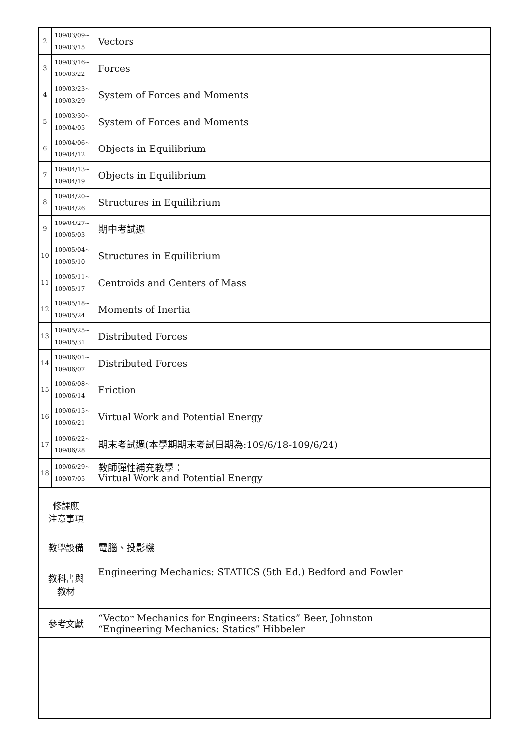| 2 | 109/03/09~ 109/03/15 | Vectors | |
| 3 | 109/03/16~ 109/03/22 | Forces | |
| 4 | 109/03/23~ 109/03/29 | System of Forces and Moments | |
| 5 | 109/03/30~ 109/04/05 | System of Forces and Moments | |
| 6 | 109/04/06~ 109/04/12 | Objects in Equilibrium | |
| 7 | 109/04/13~ 109/04/19 | Objects in Equilibrium | |
| 8 | 109/04/20~ 109/04/26 | Structures in Equilibrium | |
| 9 | 109/04/27~ 109/05/03 | 期中考試週 | |
| 10 | 109/05/04~ 109/05/10 | Structures in Equilibrium | |
| 11 | 109/05/11~ 109/05/17 | Centroids and Centers of Mass | |
| 12 | 109/05/18~ 109/05/24 | Moments of Inertia | |
| 13 | 109/05/25~ 109/05/31 | Distributed Forces | |
| 14 | 109/06/01~ 109/06/07 | Distributed Forces | |
| 15 | 109/06/08~ 109/06/14 | Friction | |
| 16 | 109/06/15~ 109/06/21 | Virtual Work and Potential Energy | |
| 17 | 109/06/22~ 109/06/28 | 期末考試週(本學期期末考試日期為:109/6/18-109/6/24) | |
| 18 | 109/06/29~ 109/07/05 | 教師彈性補充教學： Virtual Work and Potential Energy | |
| 修課應 注意事項 | | | |
| 教學設備 | | 電腦、投影機 | |
| 教科書與 教材 | | Engineering Mechanics: STATICS (5th Ed.) Bedford and Fowler | |
| 參考文獻 | | “Vector Mechanics for Engineers: Statics” Beer, Johnston “Engineering Mechanics: Statics” Hibbeler | |